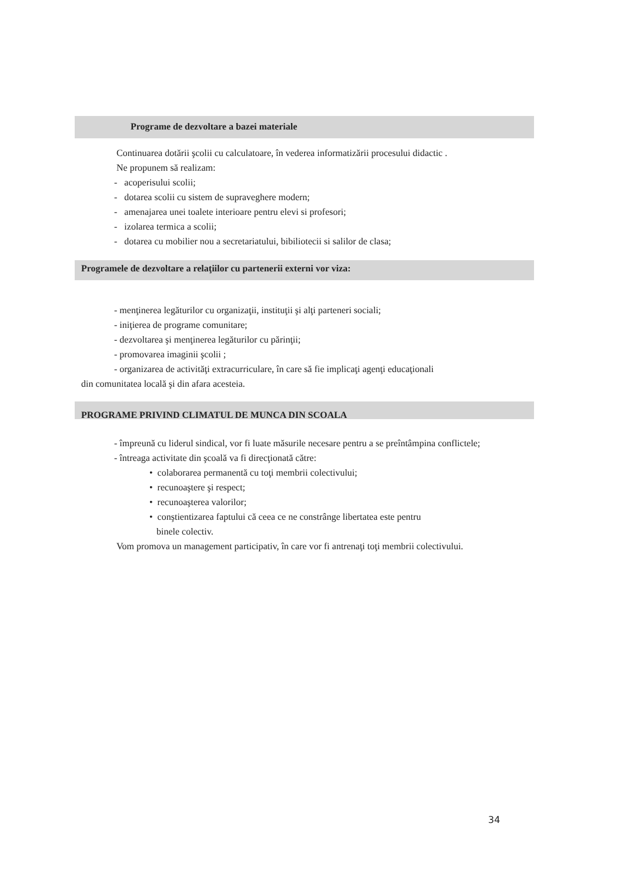Programe de dezvoltare a bazei materiale
Continuarea dotării şcolii cu calculatoare, în vederea informatizării procesului didactic .
Ne propunem să realizam:
- acoperisului scolii;
- dotarea scolii cu sistem de supraveghere modern;
- amenajarea unei toalete interioare pentru elevi si profesori;
- izolarea termica a scolii;
- dotarea cu mobilier nou a secretariatului, bibiliotecii si salilor de clasa;
Programele de dezvoltare a relaţiilor cu partenerii externi vor viza:
- menţinerea legăturilor cu organizaţii, instituţii şi alţi parteneri sociali;
- iniţierea de programe comunitare;
- dezvoltarea şi menţinerea legăturilor cu părinţii;
- promovarea imaginii şcolii ;
- organizarea de activităţi extracurriculare, în care să fie implicaţi agenţi educaţionali
din comunitatea locală şi din afara acesteia.
PROGRAME PRIVIND CLIMATUL DE MUNCA DIN SCOALA
- împreună cu liderul sindical, vor fi luate măsurile necesare pentru a se preîntâmpina conflictele;
- întreaga activitate din şcoală va fi direcţionată către:
• colaborarea permanentă cu toţi membrii colectivului;
• recunoaştere şi respect;
• recunoaşterea valorilor;
• conştientizarea faptului că ceea ce ne constrânge libertatea este pentru
binele colectiv.
Vom promova un management participativ, în care vor fi antrenaţi toţi membrii colectivului.
34